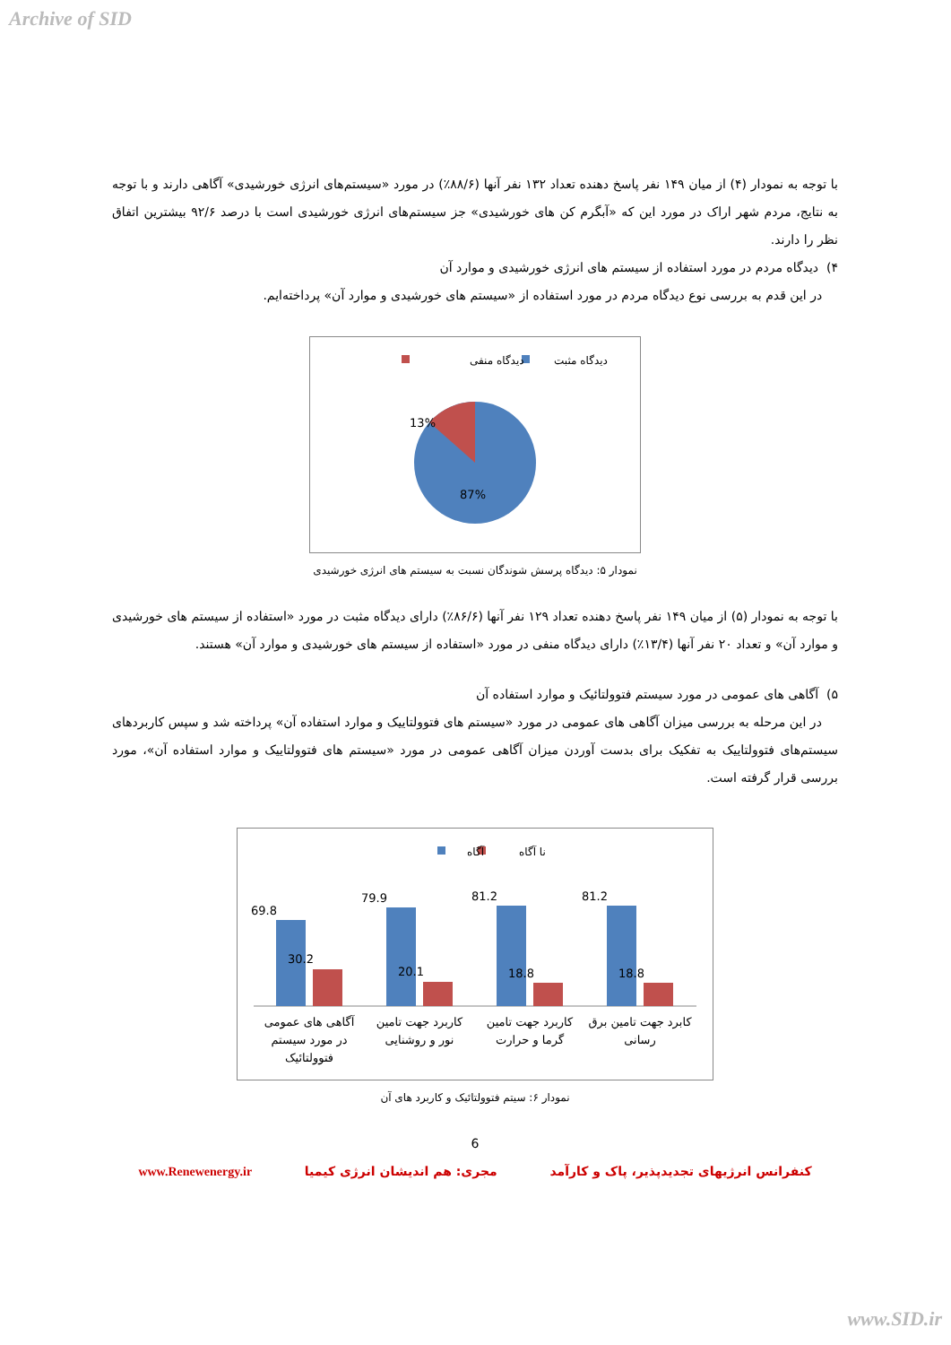Archive of SID
با توجه به نمودار (۴) از میان ۱۴۹ نفر پاسخ دهنده تعداد ۱۳۲ نفر آنها (۸۸/۶٪) در مورد «سیستم‌های انرژی خورشیدی» آگاهی دارند و با توجه به نتایج، مردم شهر اراک در مورد این که «آبگرم کن های خورشیدی» جز سیستم‌های انرژی خورشیدی است با درصد ۹۲/۶ بیشترین اتفاق نظر را دارند.
۴) دیدگاه مردم در مورد استفاده از سیستم های انرژی خورشیدی و موارد آن
در این قدم به بررسی نوع دیدگاه مردم در مورد استفاده از «سیستم های خورشیدی و موارد آن» پرداخته‌ایم.
دیدگاه مثبت
دیدگاه منفی
13%
87%
نمودار ۵: دیدگاه پرسش شوندگان نسبت به سیستم های انرژی خورشیدی
با توجه به نمودار (۵) از میان ۱۴۹ نفر پاسخ دهنده تعداد ۱۲۹ نفر آنها (۸۶/۶٪) دارای دیدگاه مثبت در مورد «استفاده از سیستم های خورشیدی و موارد آن» و تعداد ۲۰ نفر آنها (۱۳/۴٪) دارای دیدگاه منفی در مورد «استفاده از سیستم های خورشیدی و موارد آن» هستند.
۵) آگاهی های عمومی در مورد سیستم فتوولتائیک و موارد استفاده آن
در این مرحله به بررسی میزان آگاهی های عمومی در مورد «سیستم های فتوولتاییک و موارد استفاده آن» پرداخته شد و سپس کاربردهای سیستم‌های فتوولتاییک به تفکیک برای بدست آوردن میزان آگاهی عمومی در مورد «سیستم های فتوولتاییک و موارد استفاده آن»، مورد بررسی قرار گرفته است.
نا آگاه
آگاه
69.8
30.2
79.9
20.1
81.2
18.8
81.2
18.8
آگاهی های عمومی
در مورد سیستم
فتوولتائیک
کاربرد جهت تامین
نور و روشنایی
کاربرد جهت تامین
گرما و حرارت
کابرد جهت تامین برق
رسانی
نمودار ۶: سیتم فتوولتائیک و کاربرد های آن
6
کنفرانس انرژیهای تجدیدپذیر، پاک و کارآمد مجری: هم اندیشان انرژی کیمیا www.Renewenergy.ir
www.SID.ir